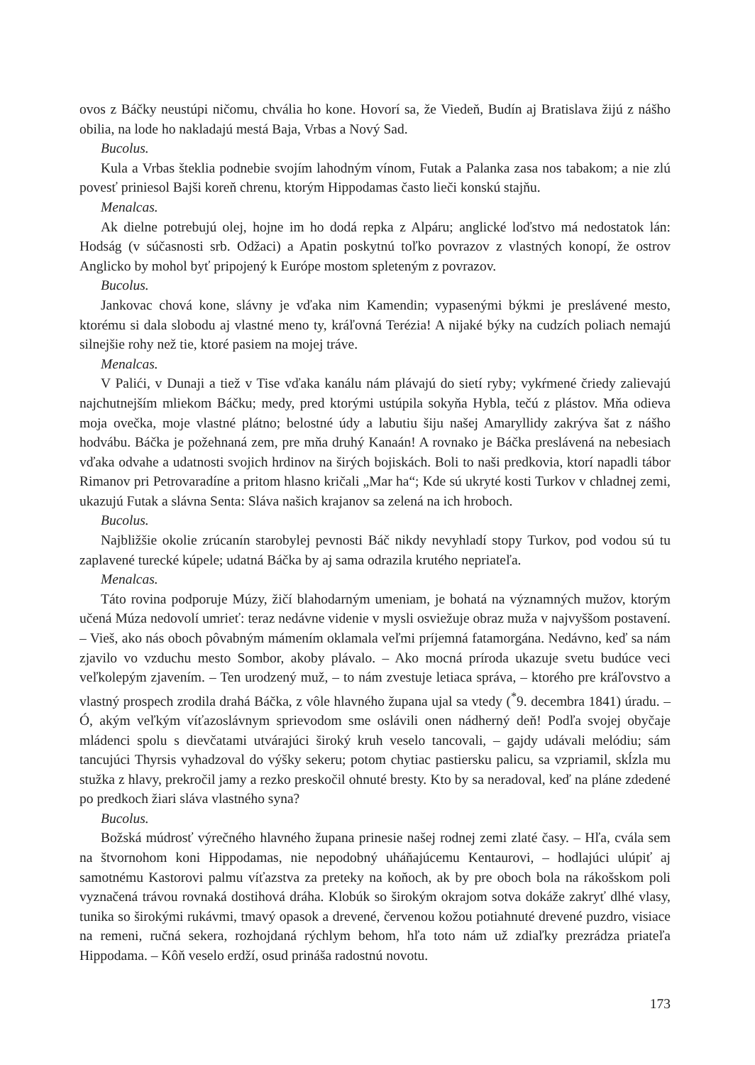ovos z Báčky neustúpi ničomu, chvália ho kone. Hovorí sa, že Viedeň, Budín aj Bratislava žijú z nášho obilia, na lode ho nakladajú mestá Baja, Vrbas a Nový Sad.
Bucolus.
Kula a Vrbas šteklia podnebie svojím lahodným vínom, Futak a Palanka zasa nos tabakom; a nie zlú povesť priniesol Bajši koreň chrenu, ktorým Hippodamas často lieči konskú stajňu.
Menalcas.
Ak dielne potrebujú olej, hojne im ho dodá repka z Alpáru; anglické loďstvo má nedostatok lán: Hodság (v súčasnosti srb. Odžaci) a Apatin poskytnú toľko povrazov z vlastných konopí, že ostrov Anglicko by mohol byť pripojený k Európe mostom spleteným z povrazov.
Bucolus.
Jankovac chová kone, slávny je vďaka nim Kamendin; vypasenými býkmi je preslávené mesto, ktorému si dala slobodu aj vlastné meno ty, kráľovná Terézia! A nijaké býky na cudzích poliach nemajú silnejšie rohy než tie, ktoré pasiem na mojej tráve.
Menalcas.
V Palići, v Dunaji a tiež v Tise vďaka kanálu nám plávajú do sietí ryby; vykŕmené čriedy zalievajú najchutnejším mliekom Báčku; medy, pred ktorými ustúpila sokyňa Hybla, tečú z plástov. Mňa odieva moja ovečka, moje vlastné plátno; belostné údy a labutiu šiju našej Amaryllidy zakrýva šat z nášho hodvábu. Báčka je požehnaná zem, pre mňa druhý Kanaán! A rovnako je Báčka preslávená na nebesiach vďaka odvahe a udatnosti svojich hrdinov na širých bojiskách. Boli to naši predkovia, ktorí napadli tábor Rimanov pri Petrovaradíne a pritom hlasno kričali „Mar ha“; Kde sú ukryté kosti Turkov v chladnej zemi, ukazujú Futak a slávna Senta: Sláva našich krajanov sa zelená na ich hroboch.
Bucolus.
Najbližšie okolie zrúcanín starobylej pevnosti Báč nikdy nevyhladí stopy Turkov, pod vodou sú tu zaplavené turecké kúpele; udatná Báčka by aj sama odrazila krutého nepriateľa.
Menalcas.
Táto rovina podporuje Múzy, žičí blahodarným umeniam, je bohatá na významných mužov, ktorým učená Múza nedovolí umrieť: teraz nedávne videnie v mysli osviežuje obraz muža v najvyššom postavení. – Vieš, ako nás oboch pôvabným mámením oklamala veľmi príjemná fatamorgána. Nedávno, keď sa nám zjavilo vo vzduchu mesto Sombor, akoby plávalo. – Ako mocná príroda ukazuje svetu budúce veci veľkolepým zjavením. – Ten urodzený muž, – to nám zvestuje letiaca správa, – ktorého pre kráľovstvo a vlastný prospech zrodila drahá Báčka, z vôle hlavného župana ujal sa vtedy (<sup>*</sup>9. decembra 1841) úradu. – Ó, akým veľkým víťazoslávnym sprievodom sme oslávili onen nádherný deň! Podľa svojej obyčaje mládenci spolu s dievčatami utvárajúci široký kruh veselo tancovali, – gajdy udávali melódiu; sám tancujúci Thyrsis vyhadzoval do výšky sekeru; potom chytiac pastiersku palicu, sa vzpriamil, skĺzla mu stužka z hlavy, prekročil jamy a rezko preskočil ohnuté bresty. Kto by sa neradoval, keď na pláne zdedené po predkoch žiari sláva vlastného syna?
Bucolus.
Božská múdrosť výrečného hlavného župana prinesie našej rodnej zemi zlaté časy. – Hľa, cvála sem na štvornohom koni Hippodamas, nie nepodobný uháňajúcemu Kentaurovi, – hodlajúci ulúpiť aj samotnému Kastorovi palmu víťazstva za preteky na koňoch, ak by pre oboch bola na rákošskom poli vyznačená trávou rovnaká dostihová dráha. Klobúk so širokým okrajom sotva dokáže zakryť dlhé vlasy, tunika so širokými rukávmi, tmavý opasok a drevené, červenou kožou potiahnuté drevené puzdro, visiace na remeni, ručná sekera, rozhojdaná rýchlym behom, hľa toto nám už zdiaľky prezrádza priateľa Hippodama. – Kôň veselo erdží, osud prináša radostnú novotu.
173